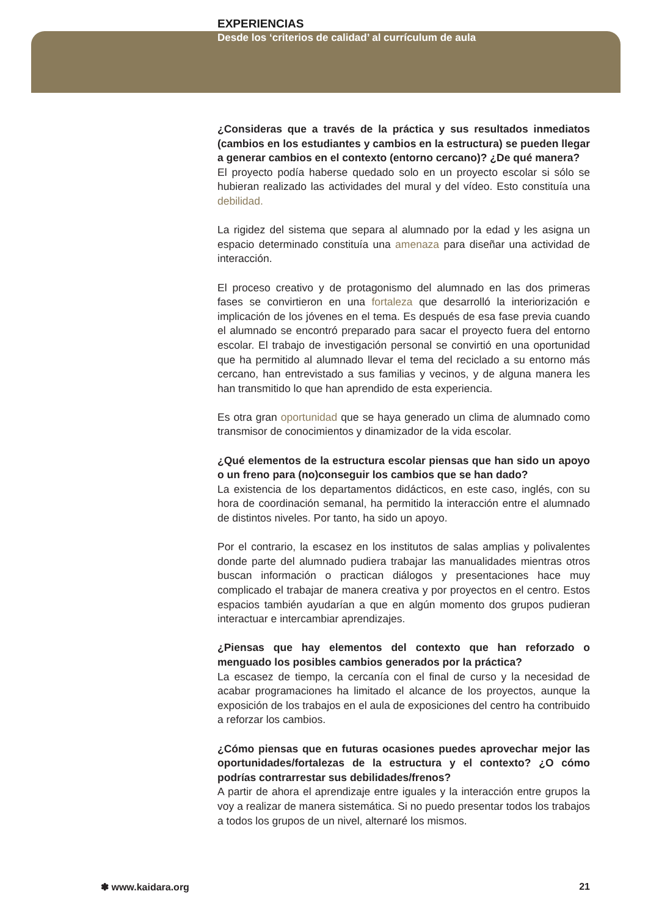EXPERIENCIAS
Desde los ‘criterios de calidad’ al currículum de aula
¿Consideras que a través de la práctica y sus resultados inmediatos (cambios en los estudiantes y cambios en la estructura) se pueden llegar a generar cambios en el contexto (entorno cercano)? ¿De qué manera?
El proyecto podía haberse quedado solo en un proyecto escolar si sólo se hubieran realizado las actividades del mural y del vídeo. Esto constituía una debilidad.
La rigidez del sistema que separa al alumnado por la edad y les asigna un espacio determinado constituía una amenaza para diseñar una actividad de interacción.
El proceso creativo y de protagonismo del alumnado en las dos primeras fases se convirtieron en una fortaleza que desarrolló la interiorización e implicación de los jóvenes en el tema. Es después de esa fase previa cuando el alumnado se encontró preparado para sacar el proyecto fuera del entorno escolar. El trabajo de investigación personal se convirtió en una oportunidad que ha permitido al alumnado llevar el tema del reciclado a su entorno más cercano, han entrevistado a sus familias y vecinos, y de alguna manera les han transmitido lo que han aprendido de esta experiencia.
Es otra gran oportunidad que se haya generado un clima de alumnado como transmisor de conocimientos y dinamizador de la vida escolar.
¿Qué elementos de la estructura escolar piensas que han sido un apoyo o un freno para (no)conseguir los cambios que se han dado?
La existencia de los departamentos didácticos, en este caso, inglés, con su hora de coordinación semanal, ha permitido la interacción entre el alumnado de distintos niveles. Por tanto, ha sido un apoyo.
Por el contrario, la escasez en los institutos de salas amplias y polivalentes donde parte del alumnado pudiera trabajar las manualidades mientras otros buscan información o practican diálogos y presentaciones hace muy complicado el trabajar de manera creativa y por proyectos en el centro. Estos espacios también ayudarían a que en algún momento dos grupos pudieran interactuar e intercambiar aprendizajes.
¿Piensas que hay elementos del contexto que han reforzado o menguado los posibles cambios generados por la práctica?
La escasez de tiempo, la cercanía con el final de curso y la necesidad de acabar programaciones ha limitado el alcance de los proyectos, aunque la exposición de los trabajos en el aula de exposiciones del centro ha contribuido a reforzar los cambios.
¿Cómo piensas que en futuras ocasiones puedes aprovechar mejor las oportunidades/fortalezas de la estructura y el contexto? ¿O cómo podrías contrarrestar sus debilidades/frenos?
A partir de ahora el aprendizaje entre iguales y la interacción entre grupos la voy a realizar de manera sistemática. Si no puedo presentar todos los trabajos a todos los grupos de un nivel, alternaré los mismos.
✽ www.kaidara.org 21